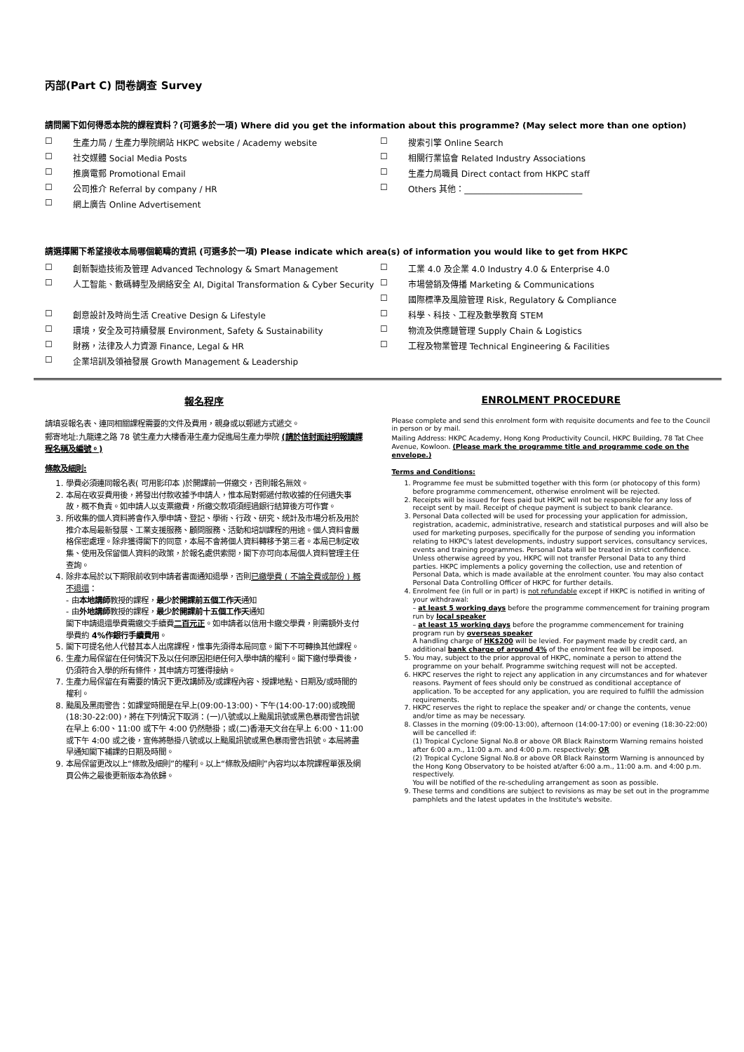丙部(Part C) 問卷調查 Survey
請問閣下如何得悉本院的課程資料？(可選多於一項) Where did you get the information about this programme? (May select more than one option)
☐ 生產力局 / 生產力學院網站 HKPC website / Academy website
☐ 搜索引擎 Online Search
☐ 社交媒體 Social Media Posts
☐ 相關行業協會 Related Industry Associations
☐ 推廣電郵 Promotional Email
☐ 生產力局職員 Direct contact from HKPC staff
☐ 公司推介 Referral by company / HR
☐ Others 其他：____________________________
☐ 網上廣告 Online Advertisement
請選擇閣下希望接收本局哪個範疇的資訊 (可選多於一項) Please indicate which area(s) of information you would like to get from HKPC
☐ 創新製造技術及管理 Advanced Technology & Smart Management
☐ 工業 4.0 及企業 4.0 Industry 4.0 & Enterprise 4.0
☐ 人工智能、數碼轉型及網絡安全 AI, Digital Transformation & Cyber Security
☐ 市場營銷及傳播 Marketing & Communications
☐ 國際標準及風險管理 Risk, Regulatory & Compliance
☐ 創意設計及時尚生活 Creative Design & Lifestyle
☐ 科學、科技、工程及數學教育 STEM
☐ 環境，安全及可持續發展 Environment, Safety & Sustainability
☐ 物流及供應鏈管理 Supply Chain & Logistics
☐ 財務，法律及人力資源 Finance, Legal & HR
☐ 工程及物業管理 Technical Engineering & Facilities
☐ 企業培訓及領袖發展 Growth Management & Leadership
報名程序
請填妥報名表、連同相關課程需要的文件及費用，親身或以郵遞方式遞交。
郵寄地址:九龍達之路 78 號生產力大樓香港生產力促進局生產力學院 (請於信封面註明報讀課程名稱及編號。)
條款及細則:
1. 學費必須連同報名表( 可用影印本 )於開課前一併繳交，否則報名無效。
2. 本局在收妥費用後，將發出付款收據予申請人，惟本局對郵遞付款收據的任何遺失事故，概不負責。如申請人以支票繳費，所繳交款項須經過銀行結算後方可作實。
3. 所收集的個人資料將會作入學申請、登記、學術、行政、研究、統計及市場分析及用於推介本局最新發展、工業支援服務、顧問服務、活動和培訓課程的用途。個人資料會嚴格保密處理。除非獲得閣下的同意，本局不會將個人資料轉移予第三者。本局已制定收集、使用及保留個人資料的政策，於報名處供索閱，閣下亦可向本局個人資料管理主任查詢。
4. 除非本局於以下期限前收到申請者書面通知退學，否則已繳學費 ( 不論全費或部份 ) 概不退還：
- 由本地講師教授的課程，最少於開課前五個工作天通知
- 由外地講師教授的課程，最少於開課前十五個工作天通知
閣下申請退還學費需繳交手續費二百元正。如申請者以信用卡繳交學費，則需額外支付學費約 4%作銀行手續費用。
5. 閣下可提名他人代替其本人出席課程，惟事先須得本局同意。閣下不可轉換其他課程。
6. 生產力局保留在任何情況下及以任何原因拒絕任何入學申請的權利。閣下繳付學費後，仍須符合入學的所有條件，其申請方可獲得接納。
7. 生產力局保留在有需要的情況下更改講師及/或課程內容、授課地點、日期及/或時間的權利。
8. 颱風及黑雨警告：如課堂時間是在早上(09:00-13:00)、下午(14:00-17:00)或晚間(18:30-22:00)，將在下列情況下取消：(一)八號或以上颱風訊號或黑色暴雨警告訊號在早上 6:00、11:00 或下午 4:00 仍然懸掛；或(二)香港天文台在早上 6:00、11:00 或下午 4:00 或之後，宣佈將懸掛八號或以上颱風訊號或黑色暴雨警告訊號。本局將盡早通知閣下補課的日期及時間。
9. 本局保留更改以上“條款及細則”的權利。以上“條款及細則”內容均以本院課程單張及網頁公佈之最後更新版本為依歸。
ENROLMENT PROCEDURE
Please complete and send this enrolment form with requisite documents and fee to the Council in person or by mail.
Mailing Address: HKPC Academy, Hong Kong Productivity Council, HKPC Building, 78 Tat Chee Avenue, Kowloon. (Please mark the programme title and programme code on the envelope.)
Terms and Conditions:
1. Programme fee must be submitted together with this form (or photocopy of this form) before programme commencement, otherwise enrolment will be rejected.
2. Receipts will be issued for fees paid but HKPC will not be responsible for any loss of receipt sent by mail. Receipt of cheque payment is subject to bank clearance.
3. Personal Data collected will be used for processing your application for admission, registration, academic, administrative, research and statistical purposes and will also be used for marketing purposes, specifically for the purpose of sending you information relating to HKPC's latest developments, industry support services, consultancy services, events and training programmes. Personal Data will be treated in strict confidence. Unless otherwise agreed by you, HKPC will not transfer Personal Data to any third parties. HKPC implements a policy governing the collection, use and retention of Personal Data, which is made available at the enrolment counter. You may also contact Personal Data Controlling Officer of HKPC for further details.
4. Enrolment fee (in full or in part) is not refundable except if HKPC is notified in writing of your withdrawal:
– at least 5 working days before the programme commencement for training program run by local speaker
– at least 15 working days before the programme commencement for training program run by overseas speaker
A handling charge of HK$200 will be levied. For payment made by credit card, an additional bank charge of around 4% of the enrolment fee will be imposed.
5. You may, subject to the prior approval of HKPC, nominate a person to attend the programme on your behalf. Programme switching request will not be accepted.
6. HKPC reserves the right to reject any application in any circumstances and for whatever reasons. Payment of fees should only be construed as conditional acceptance of application. To be accepted for any application, you are required to fulfill the admission requirements.
7. HKPC reserves the right to replace the speaker and/ or change the contents, venue and/or time as may be necessary.
8. Classes in the morning (09:00-13:00), afternoon (14:00-17:00) or evening (18:30-22:00) will be cancelled if:
(1) Tropical Cyclone Signal No.8 or above OR Black Rainstorm Warning remains hoisted after 6:00 a.m., 11:00 a.m. and 4:00 p.m. respectively; OR
(2) Tropical Cyclone Signal No.8 or above OR Black Rainstorm Warning is announced by the Hong Kong Observatory to be hoisted at/after 6:00 a.m., 11:00 a.m. and 4:00 p.m. respectively.
You will be notified of the re-scheduling arrangement as soon as possible.
9. These terms and conditions are subject to revisions as may be set out in the programme pamphlets and the latest updates in the Institute's website.